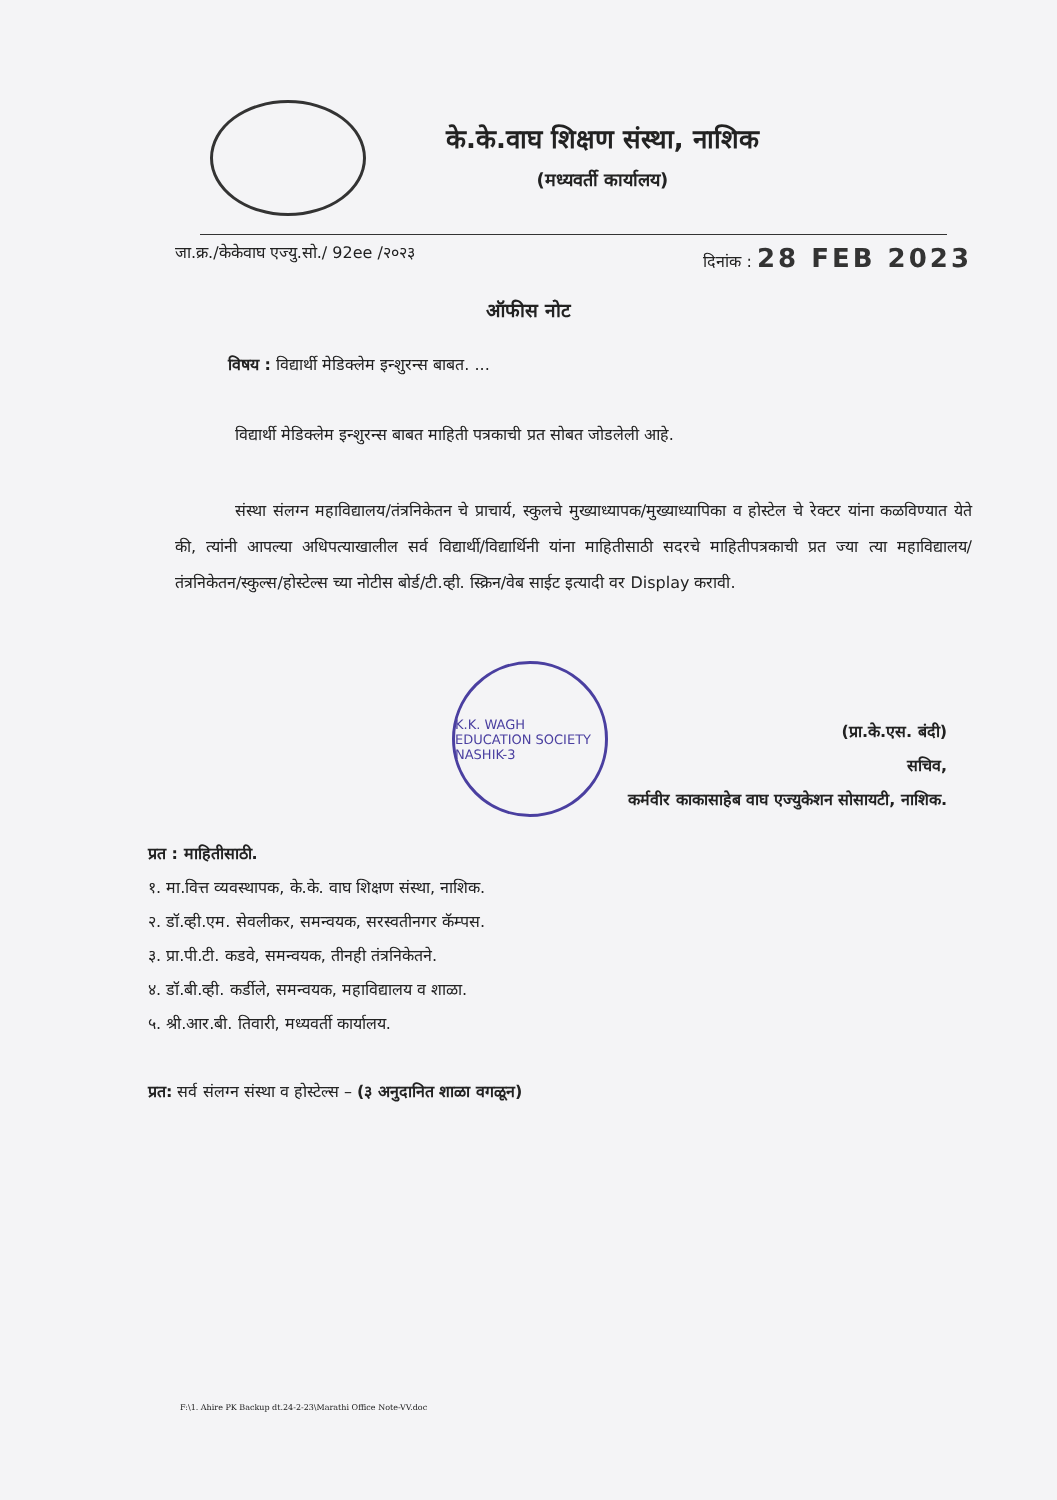के.के.वाघ शिक्षण संस्था, नाशिक
(मध्यवर्ती कार्यालय)
जा.क्र./केकेवाघ एज्यु.सो./ 92ee /२०२३ दिनांक : 28 FEB 2023
ऑफीस नोट
विषय : विद्यार्थी मेडिक्लेम इन्शुरन्स बाबत. ...
विद्यार्थी मेडिक्लेम इन्शुरन्स बाबत माहिती पत्रकाची प्रत सोबत जोडलेली आहे.
संस्था संलग्न महाविद्यालय/तंत्रनिकेतन चे प्राचार्य, स्कुलचे मुख्याध्यापक/मुख्याध्यापिका व होस्टेल चे रेक्टर यांना कळविण्यात येते की, त्यांनी आपल्या अधिपत्याखालील सर्व विद्यार्थी/विद्यार्थिनी यांना माहितीसाठी सदरचे माहितीपत्रकाची प्रत ज्या त्या महाविद्यालय/तंत्रनिकेतन/स्कुल्स/होस्टेल्स च्या नोटीस बोर्ड/टी.व्ही. स्क्रिन/वेब साईट इत्यादी वर Display करावी.
K.K. WAGH EDUCATION SOCIETY NASHIK-3
(प्रा.के.एस. बंदी)
सचिव,
कर्मवीर काकासाहेब वाघ एज्युकेशन सोसायटी, नाशिक.
प्रत : माहितीसाठी.
१. मा.वित्त व्यवस्थापक, के.के. वाघ शिक्षण संस्था, नाशिक.
२. डॉ.व्ही.एम. सेवलीकर, समन्वयक, सरस्वतीनगर कॅम्पस.
३. प्रा.पी.टी. कडवे, समन्वयक, तीनही तंत्रनिकेतने.
४. डॉ.बी.व्ही. कर्डीले, समन्वयक, महाविद्यालय व शाळा.
५. श्री.आर.बी. तिवारी, मध्यवर्ती कार्यालय.
प्रत: सर्व संलग्न संस्था व होस्टेल्स – (३ अनुदानित शाळा वगळून)
F:\1. Ahire PK Backup dt.24-2-23\Marathi Office Note-VV.doc